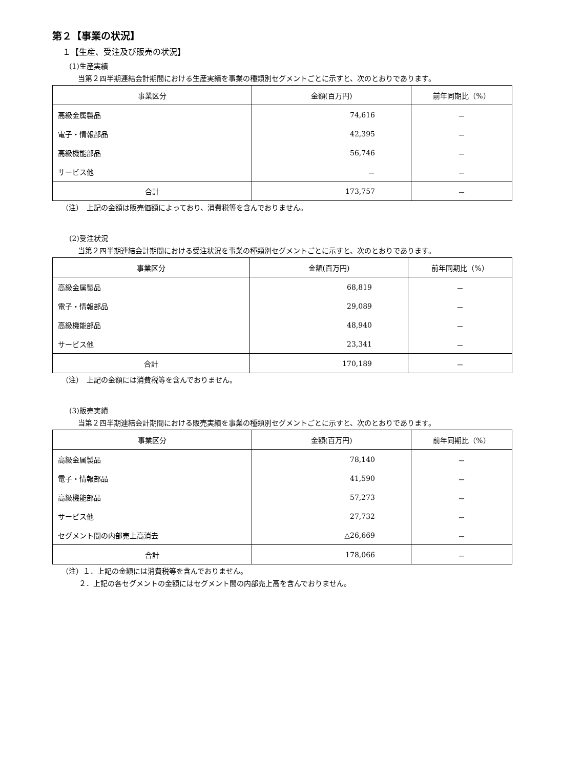第２【事業の状況】
１【生産、受注及び販売の状況】
(1)生産実績
当第２四半期連結会計期間における生産実績を事業の種類別セグメントごとに示すと、次のとおりであります。
| 事業区分 | 金額(百万円) | 前年同期比（%） |
| --- | --- | --- |
| 高級金属製品 | 74,616 | － |
| 電子・情報部品 | 42,395 | － |
| 高級機能部品 | 56,746 | － |
| サービス他 | － | － |
| 合計 | 173,757 | － |
（注）　上記の金額は販売価額によっており、消費税等を含んでおりません。
(2)受注状況
当第２四半期連結会計期間における受注状況を事業の種類別セグメントごとに示すと、次のとおりであります。
| 事業区分 | 金額(百万円) | 前年同期比（%） |
| --- | --- | --- |
| 高級金属製品 | 68,819 | － |
| 電子・情報部品 | 29,089 | － |
| 高級機能部品 | 48,940 | － |
| サービス他 | 23,341 | － |
| 合計 | 170,189 | － |
（注）　上記の金額には消費税等を含んでおりません。
(3)販売実績
当第２四半期連結会計期間における販売実績を事業の種類別セグメントごとに示すと、次のとおりであります。
| 事業区分 | 金額(百万円) | 前年同期比（%） |
| --- | --- | --- |
| 高級金属製品 | 78,140 | － |
| 電子・情報部品 | 41,590 | － |
| 高級機能部品 | 57,273 | － |
| サービス他 | 27,732 | － |
| セグメント間の内部売上高消去 | △26,669 | － |
| 合計 | 178,066 | － |
（注）１．上記の金額には消費税等を含んでおりません。
２．上記の各セグメントの金額にはセグメント間の内部売上高を含んでおりません。